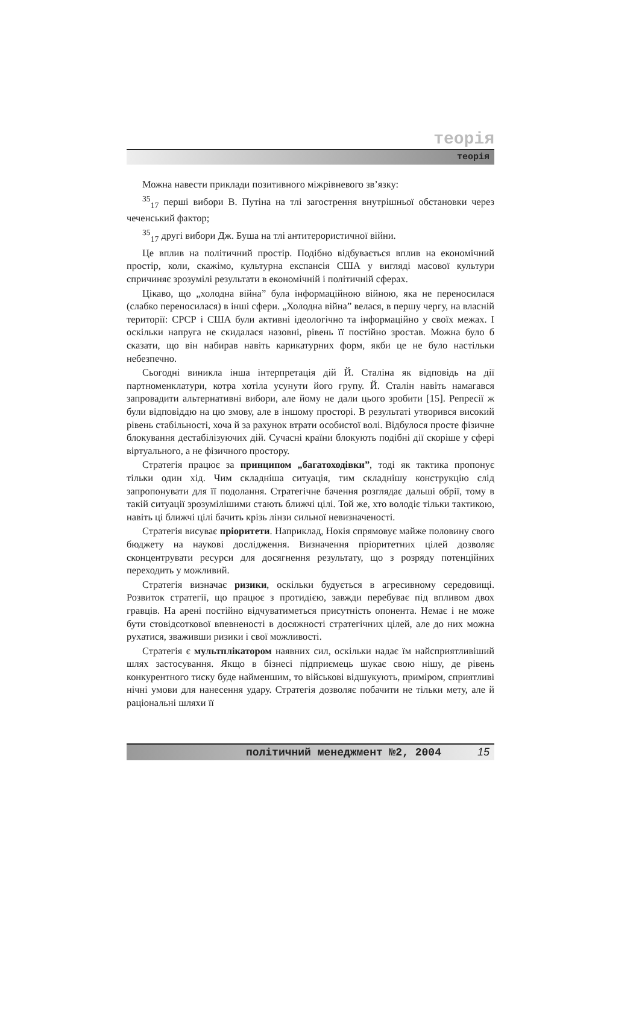теорія
теорія
Можна навести приклади позитивного міжрівневого зв’язку:
<sup>35</sup> <sub>17</sub> перші вибори В. Путіна на тлі загострення внутрішньої обстановки через чеченський фактор;
<sup>35</sup> <sub>17</sub> другі вибори Дж. Буша на тлі антитерористичної війни.
Це вплив на політичний простір. Подібно відбувається вплив на економічний простір, коли, скажімо, культурна експансія США у вигляді масової культури спричиняє зрозумілі результати в економічній і політичній сферах.
Цікаво, що „холодна війна” була інформаційною війною, яка не переносилася (слабко переносилася) в інші сфери. „Холодна війна” велася, в першу чергу, на власній території: СРСР і США були активні ідеологічно та інформаційно у своїх межах. І оскільки напруга не скидалася назовні, рівень її постійно зростав. Можна було б сказати, що він набирав навіть карикатурних форм, якби це не було настільки небезпечно.
Сьогодні виникла інша інтерпретація дій Й. Сталіна як відповідь на дії партноменклатури, котра хотіла усунути його групу. Й. Сталін навіть намагався запровадити альтернативні вибори, але йому не дали цього зробити [15]. Репресії ж були відповіддю на цю змову, але в іншому просторі. В результаті утворився високий рівень стабільності, хоча й за рахунок втрати особистої волі. Відбулося просте фізичне блокування дестабілізуючих дій. Сучасні країни блокують подібні дії скоріше у сфері віртуального, а не фізичного простору.
Стратегія працює за принципом „багатоходівки”, тоді як тактика пропонує тільки один хід. Чим складніша ситуація, тим складнішу конструкцію слід запропонувати для її подолання. Стратегічне бачення розглядає дальші обрії, тому в такій ситуації зрозумілішими стають ближчі цілі. Той же, хто володіє тільки тактикою, навіть ці ближчі цілі бачить крізь лінзи сильної невизначеності.
Стратегія висуває пріоритети. Наприклад, Нокія спрямовує майже половину свого бюджету на наукові дослідження. Визначення пріоритетних цілей дозволяє сконцентрувати ресурси для досягнення результату, що з розряду потенційних переходить у можливий.
Стратегія визначає ризики, оскільки будується в агресивному середовищі. Розвиток стратегії, що працює з протидією, завжди перебуває під впливом двох гравців. На арені постійно відчуватиметься присутність опонента. Немає і не може бути стовідсоткової впевненості в досяжності стратегічних цілей, але до них можна рухатися, зваживши ризики і свої можливості.
Стратегія є мультплікатором наявних сил, оскільки надає їм найсприятливіший шлях застосування. Якщо в бізнесі підприємець шукає свою нішу, де рівень конкурентного тиску буде найменшим, то військові відшукують, приміром, сприятливі нічні умови для нанесення удару. Стратегія дозволяє побачити не тільки мету, але й раціональні шляхи її
політичний менеджмент №2, 2004 15